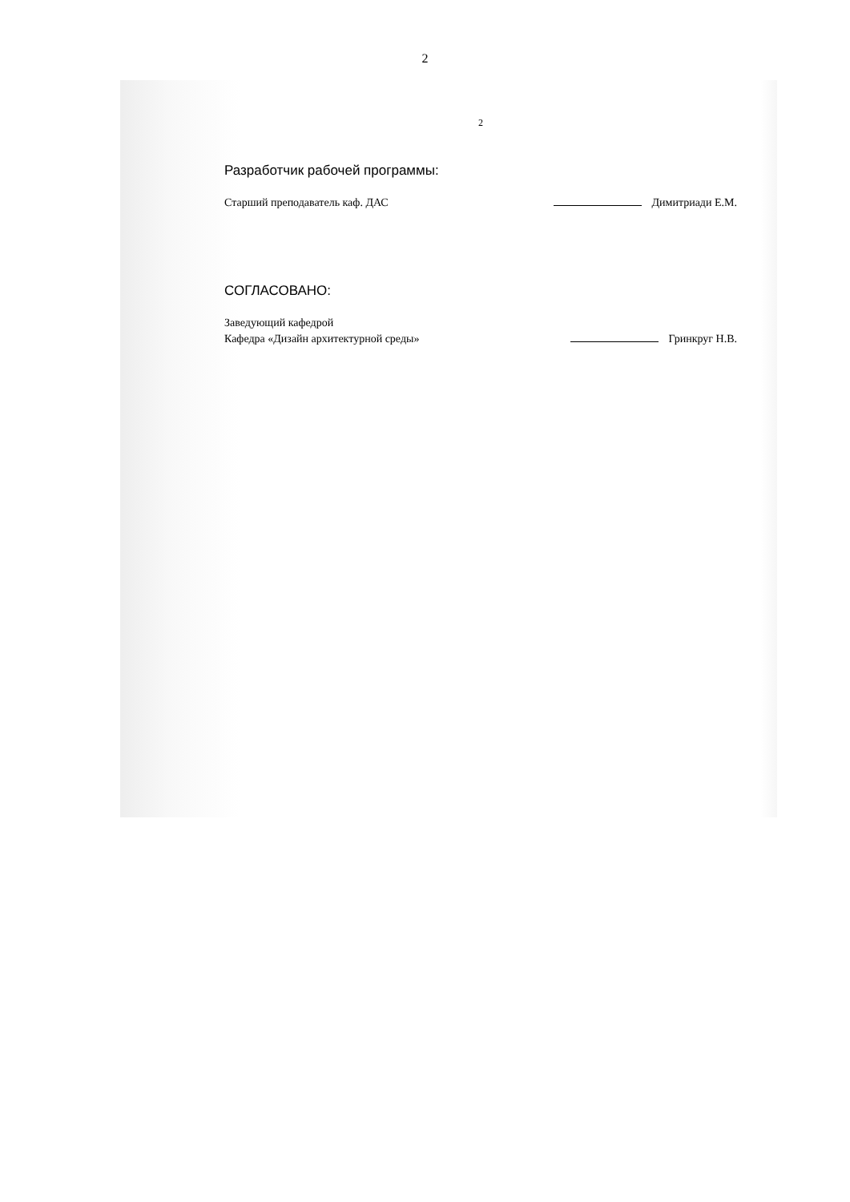2
2
Разработчик рабочей программы:
Старший преподаватель каф. ДАС Димитриади Е.М.
СОГЛАСОВАНО:
Заведующий кафедрой
Кафедра «Дизайн архитектурной среды»
Гринкруг Н.В.